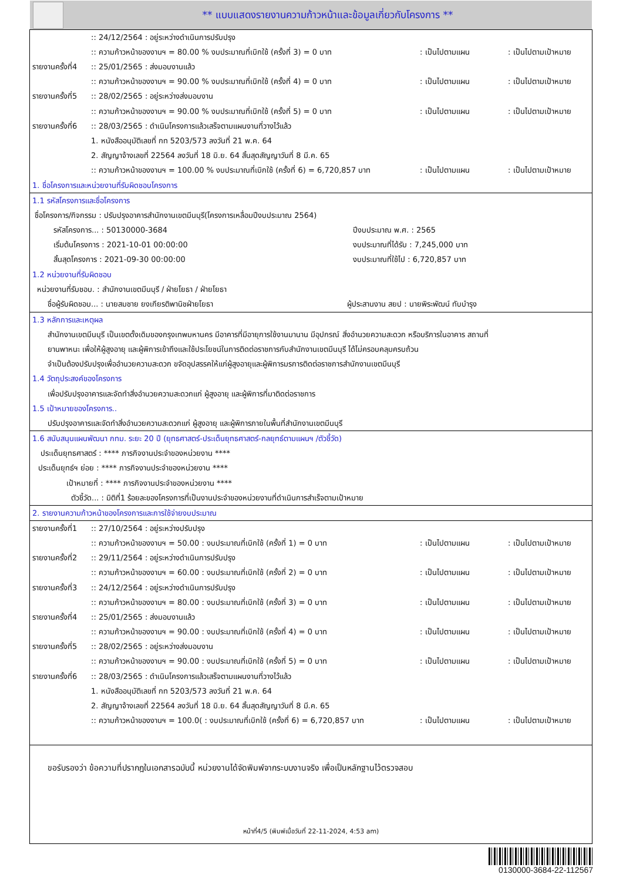** แบบแสดงรายงานความก้าวหน้าและข้อมูลเกี่ยวกับโครงการ **
:: 24/12/2564 : อยู่ระหว่างดำเนินการปรับปรุง
:: ความก้าวหน้าของงานฯ = 80.00 % งบประมาณที่เบิกใช้ (ครั้งที่ 3) = 0 บาท: เป็นไปตามแผน: เป็นไปตามเป้าหมาย
รายงานครั้งที่4:: 25/01/2565 : ส่งมอบงานแล้ว
:: ความก้าวหน้าของงานฯ = 90.00 % งบประมาณที่เบิกใช้ (ครั้งที่ 4) = 0 บาท: เป็นไปตามแผน: เป็นไปตามเป้าหมาย
รายงานครั้งที่5:: 28/02/2565 : อยู่ระหว่างส่งมอบงาน
:: ความก้าวหน้าของงานฯ = 90.00 % งบประมาณที่เบิกใช้ (ครั้งที่ 5) = 0 บาท: เป็นไปตามแผน: เป็นไปตามเป้าหมาย
รายงานครั้งที่6:: 28/03/2565 : ดำเนินโครงการแล้วเสร็จตามแผนงานที่วางไว้แล้ว
1. หนังสืออนุมัติเลขที่ กท 5203/573 ลงวันที่ 21 พ.ค. 64
2. สัญญาจ้างเลขที่ 22564 ลงวันที่ 18 มิ.ย. 64 สิ้นสุดสัญญาวันที่ 8 มี.ค. 65
:: ความก้าวหน้าของงานฯ = 100.00 % งบประมาณที่เบิกใช้ (ครั้งที่ 6) = 6,720,857 บาท: เป็นไปตามแผน: เป็นไปตามเป้าหมาย
1. ชื่อโครงการและหน่วยงานที่รับผิดชอบโครงการ
1.1 รหัสโครงการและชื่อโครงการ
ชื่อโครงการ/กิจกรรม : ปรับปรุงอาคารสำนักงานเขตมีนบุรี(โครงการเหลื่อมปีงบประมาณ 2564)
รหัสโครงการ... : 50130000-3684 ปีงบประมาณ พ.ศ. : 2565
เริ่มต้นโครงการ : 2021-10-01 00:00:00 งบประมาณที่ได้รับ : 7,245,000 บาท
สิ้นสุดโครงการ : 2021-09-30 00:00:00 งบประมาณที่ใช้ไป : 6,720,857 บาท
1.2 หน่วยงานที่รับผิดชอบ
หน่วยงานที่รับชอบ. : สำนักงานเขตมีนบุรี / ฝ่ายโยธา / ฝ่ายโยธา
ชื่อผู้รับผิดชอบ... : นายสมชาย ยงเกียรติพานิชฝ่ายโยธา ผู้ประสานงาน สยป : นายพิระพัฒน์ ทับบำรุง
1.3 หลักการและเหตุผล
สำนักงานเขตมีนบุรี เป็นเขตดั้งเดิมของกรุงเทพมหานคร มีอาคารที่มีอายุการใช้งานมานาน มีอุปกรณ์ สิ่งอำนวยความสะดวก หรือบริการในอาคาร สถานที่
ยานพาหนะ เพื่อให้ผู้สูงอายุ และผู้พิการเข้าถึงและใช้ประโยชน์ในการติดต่อราชการกับสำนักงานเขตมีนบุรี ได้ไม่ครอบคลุมครบถ้วน
จำเป็นต้องปรับปรุงเพื่ออำนวยความสะดวก ขจัดอุปสรรคให้แก่ผู้สูงอายุและผู้พิการมรการติดต่อราชการสำนักงานเขตมีนบุรี
1.4 วัตถุประสงค์ของโครงการ
เพื่อปรับปรุงอาคารและจัดทำสิ่งอำนวยความสะดวกแก่ ผู้สูงอายุ และผู้พิการที่มาติดต่อราชการ
1.5 เป้าหมายของโครงการ..
ปรับปรุงอาคารและจัดทำสิ่งอำนวยความสะดวกแก่ ผู้สูงอายุ และผู้พิการภายในพื้นที่สำนักงานเขตมีนบุรี
1.6 สนับสนุนแผนพัฒนา กทม. ระยะ 20 ปี (ยุทธศาสตร์-ประเด็นยุทธศาสตร์-กลยุทธ์ตามแผนฯ /ตัวชี้วัด)
ประเด็นยุทธศาสตร์ : **** ภารกิจงานประจำของหน่วยงาน ****
ประเด็นยุทธ์ฯ ย่อย : **** ภารกิจงานประจำของหน่วยงาน ****
เป้าหมายที่ : **** ภารกิจงานประจำของหน่วยงาน ****
ตัวชี้วัด... : มิติที่1 ร้อยละของโครงการที่เป็นงานประจำของหน่วยงานที่ดำเนินการสำเร็จตามเป้าหมาย
2. รายงานความก้าวหน้าของโครงการและการใช้จ่ายงบประมาณ
รายงานครั้งที่1:: 27/10/2564 : อยู่ระหว่างปรับปรุง
:: ความก้าวหน้าของงานฯ = 50.00 : งบประมาณที่เบิกใช้ (ครั้งที่ 1) = 0 บาท: เป็นไปตามแผน: เป็นไปตามเป้าหมาย
รายงานครั้งที่2:: 29/11/2564 : อยู่ระหว่างดำเนินการปรับปรุง
:: ความก้าวหน้าของงานฯ = 60.00 : งบประมาณที่เบิกใช้ (ครั้งที่ 2) = 0 บาท: เป็นไปตามแผน: เป็นไปตามเป้าหมาย
รายงานครั้งที่3:: 24/12/2564 : อยู่ระหว่างดำเนินการปรับปรุง
:: ความก้าวหน้าของงานฯ = 80.00 : งบประมาณที่เบิกใช้ (ครั้งที่ 3) = 0 บาท: เป็นไปตามแผน: เป็นไปตามเป้าหมาย
รายงานครั้งที่4:: 25/01/2565 : ส่งมอบงานแล้ว
:: ความก้าวหน้าของงานฯ = 90.00 : งบประมาณที่เบิกใช้ (ครั้งที่ 4) = 0 บาท: เป็นไปตามแผน: เป็นไปตามเป้าหมาย
รายงานครั้งที่5:: 28/02/2565 : อยู่ระหว่างส่งมอบงาน
:: ความก้าวหน้าของงานฯ = 90.00 : งบประมาณที่เบิกใช้ (ครั้งที่ 5) = 0 บาท: เป็นไปตามแผน: เป็นไปตามเป้าหมาย
รายงานครั้งที่6:: 28/03/2565 : ดำเนินโครงการแล้วเสร็จตามแผนงานที่วางไว้แล้ว
1. หนังสืออนุมัติเลขที่ กท 5203/573 ลงวันที่ 21 พ.ค. 64
2. สัญญาจ้างเลขที่ 22564 ลงวันที่ 18 มิ.ย. 64 สิ้นสุดสัญญาวันที่ 8 มี.ค. 65
:: ความก้าวหน้าของงานฯ = 100.0( : งบประมาณที่เบิกใช้ (ครั้งที่ 6) = 6,720,857 บาท: เป็นไปตามแผน: เป็นไปตามเป้าหมาย
ขอรับรองว่า ข้อความที่ปรากฎในเอกสารฉบับนี้ หน่วยงานได้จัดพิมพ์จากระบบงานจริง เพื่อเป็นหลักฐานไว้ตรวจสอบ
หน้าที่4/5 (พิมพ์เมื่อวันที่ 22-11-2024, 4:53 am)
0130000-3684-22-112567